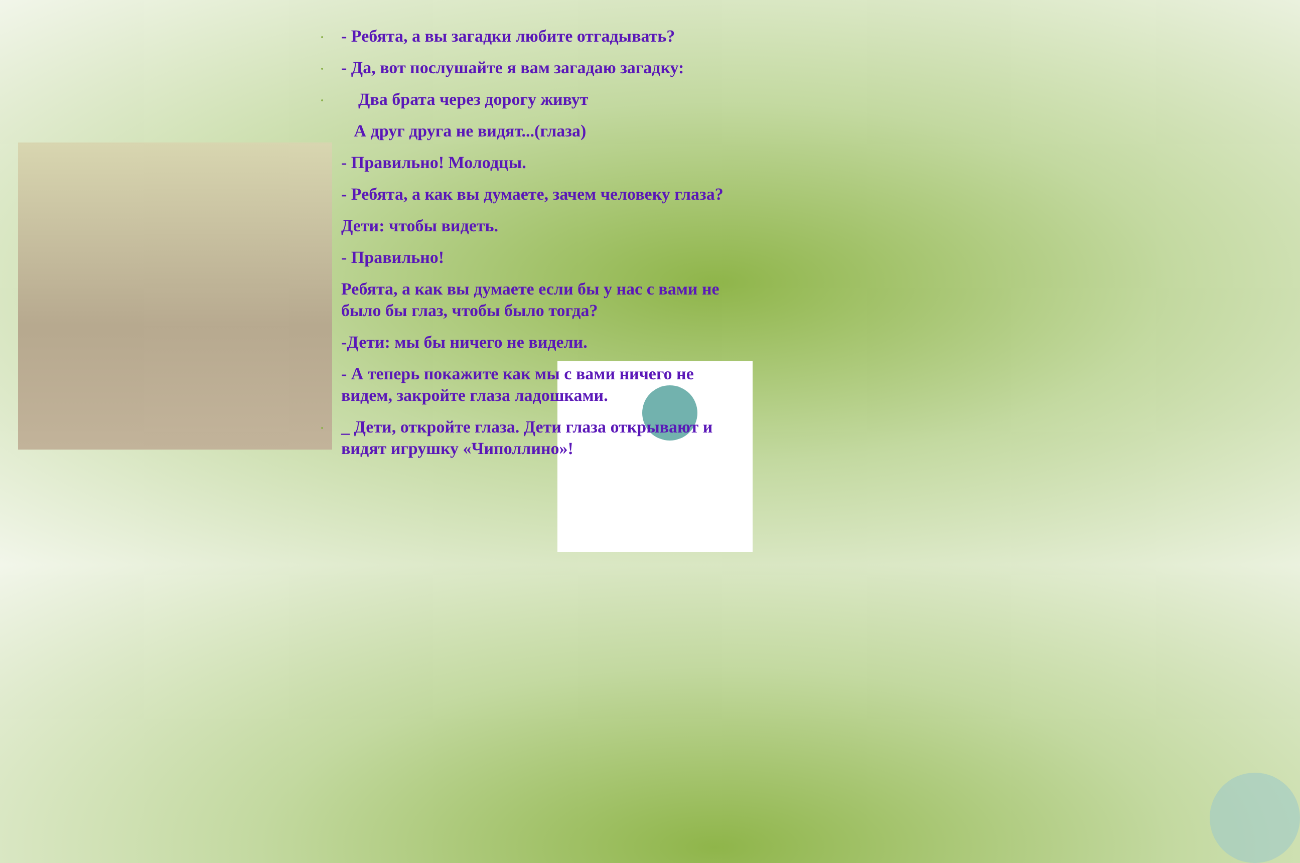- Ребята, а вы загадки любите отгадывать?
- Да, вот послушайте я вам загадаю загадку:
Два брата через дорогу живут
А друг друга не видят...(глаза)
- Правильно! Молодцы.
- Ребята, а как вы думаете, зачем человеку глаза?
Дети: чтобы видеть.
- Правильно!
Ребята, а как вы думаете если бы у нас с вами не было бы глаз, чтобы было тогда?
-Дети: мы бы ничего не видели.
- А теперь покажите как мы с вами ничего не видем, закройте глаза ладошками.
_ Дети, откройте глаза. Дети глаза открывают и видят игрушку «Чиполлино»!